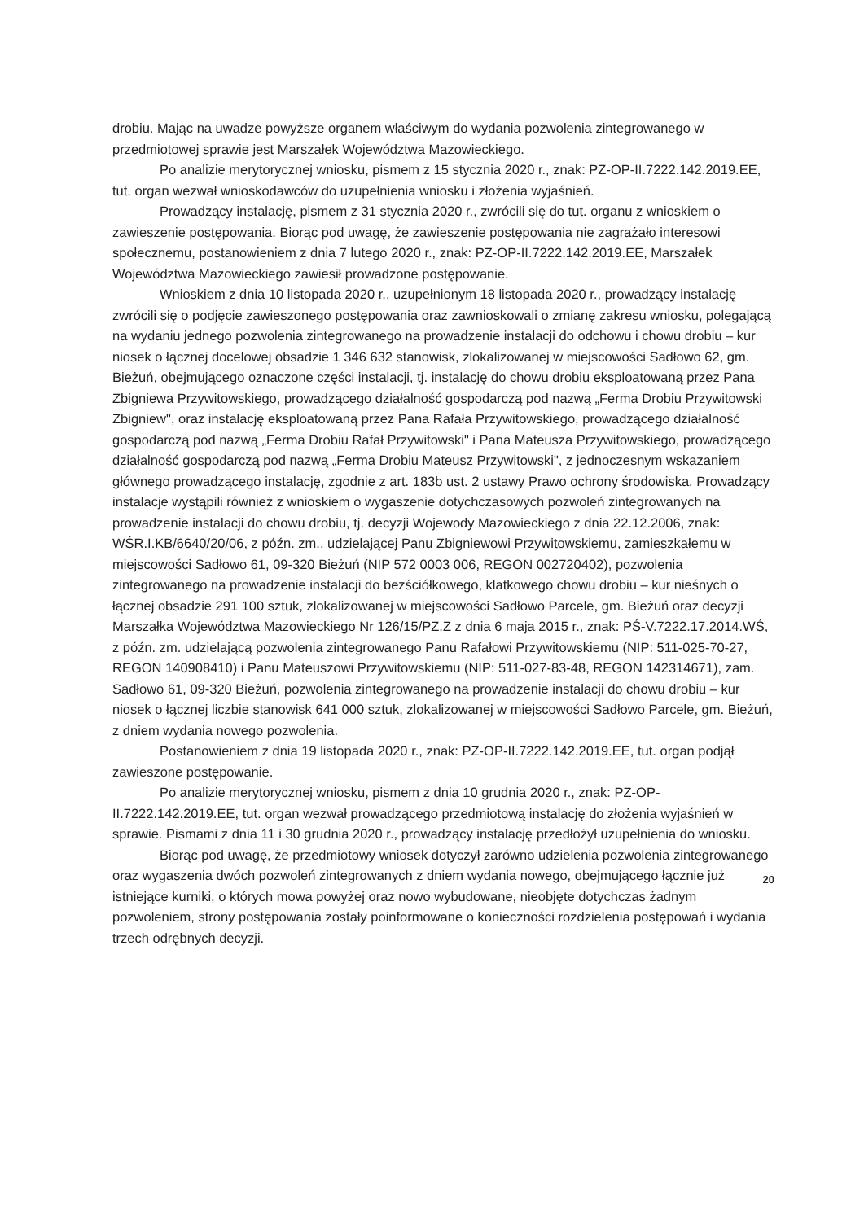drobiu. Mając na uwadze powyższe organem właściwym do wydania pozwolenia zintegrowanego w przedmiotowej sprawie jest Marszałek Województwa Mazowieckiego.
Po analizie merytorycznej wniosku, pismem z 15 stycznia 2020 r., znak: PZ-OP-II.7222.142.2019.EE, tut. organ wezwał wnioskodawców do uzupełnienia wniosku i złożenia wyjaśnień.
Prowadzący instalację, pismem z 31 stycznia 2020 r., zwrócili się do tut. organu z wnioskiem o zawieszenie postępowania. Biorąc pod uwagę, że zawieszenie postępowania nie zagrażało interesowi społecznemu, postanowieniem z dnia 7 lutego 2020 r., znak: PZ-OP-II.7222.142.2019.EE, Marszałek Województwa Mazowieckiego zawiesił prowadzone postępowanie.
Wnioskiem z dnia 10 listopada 2020 r., uzupełnionym 18 listopada 2020 r., prowadzący instalację zwrócili się o podjęcie zawieszonego postępowania oraz zawnioskowali o zmianę zakresu wniosku, polegającą na wydaniu jednego pozwolenia zintegrowanego na prowadzenie instalacji do odchowu i chowu drobiu – kur niosek o łącznej docelowej obsadzie 1 346 632 stanowisk, zlokalizowanej w miejscowości Sadłowo 62, gm. Bieżuń, obejmującego oznaczone części instalacji, tj. instalację do chowu drobiu eksploatowaną przez Pana Zbigniewa Przywitowskiego, prowadzącego działalność gospodarczą pod nazwą „Ferma Drobiu Przywitowski Zbigniew", oraz instalację eksploatowaną przez Pana Rafała Przywitowskiego, prowadzącego działalność gospodarczą pod nazwą „Ferma Drobiu Rafał Przywitowski" i Pana Mateusza Przywitowskiego, prowadzącego działalność gospodarczą pod nazwą „Ferma Drobiu Mateusz Przywitowski", z jednoczesnym wskazaniem głównego prowadzącego instalację, zgodnie z art. 183b ust. 2 ustawy Prawo ochrony środowiska. Prowadzący instalacje wystąpili również z wnioskiem o wygaszenie dotychczasowych pozwoleń zintegrowanych na prowadzenie instalacji do chowu drobiu, tj. decyzji Wojewody Mazowieckiego z dnia 22.12.2006, znak: WŚR.I.KB/6640/20/06, z późn. zm., udzielającej Panu Zbigniewowi Przywitowskiemu, zamieszkałemu w miejscowości Sadłowo 61, 09-320 Bieżuń (NIP 572 0003 006, REGON 002720402), pozwolenia zintegrowanego na prowadzenie instalacji do bezściółkowego, klatkowego chowu drobiu – kur nieśnych o łącznej obsadzie 291 100 sztuk, zlokalizowanej w miejscowości Sadłowo Parcele, gm. Bieżuń oraz decyzji Marszałka Województwa Mazowieckiego Nr 126/15/PZ.Z z dnia 6 maja 2015 r., znak: PŚ-V.7222.17.2014.WŚ, z późn. zm. udzielającą pozwolenia zintegrowanego Panu Rafałowi Przywitowskiemu (NIP: 511-025-70-27, REGON 140908410) i Panu Mateuszowi Przywitowskiemu (NIP: 511-027-83-48, REGON 142314671), zam. Sadłowo 61, 09-320 Bieżuń, pozwolenia zintegrowanego na prowadzenie instalacji do chowu drobiu – kur niosek o łącznej liczbie stanowisk 641 000 sztuk, zlokalizowanej w miejscowości Sadłowo Parcele, gm. Bieżuń, z dniem wydania nowego pozwolenia.
Postanowieniem z dnia 19 listopada 2020 r., znak: PZ-OP-II.7222.142.2019.EE, tut. organ podjął zawieszone postępowanie.
Po analizie merytorycznej wniosku, pismem z dnia 10 grudnia 2020 r., znak: PZ-OP-II.7222.142.2019.EE, tut. organ wezwał prowadzącego przedmiotową instalację do złożenia wyjaśnień w sprawie. Pismami z dnia 11 i 30 grudnia 2020 r., prowadzący instalację przedłożył uzupełnienia do wniosku.
Biorąc pod uwagę, że przedmiotowy wniosek dotyczył zarówno udzielenia pozwolenia zintegrowanego oraz wygaszenia dwóch pozwoleń zintegrowanych z dniem wydania nowego, obejmującego łącznie już istniejące kurniki, o których mowa powyżej oraz nowo wybudowane, nieobjęte dotychczas żadnym pozwoleniem, strony postępowania zostały poinformowane o konieczności rozdzielenia postępowań i wydania trzech odrębnych decyzji.
20